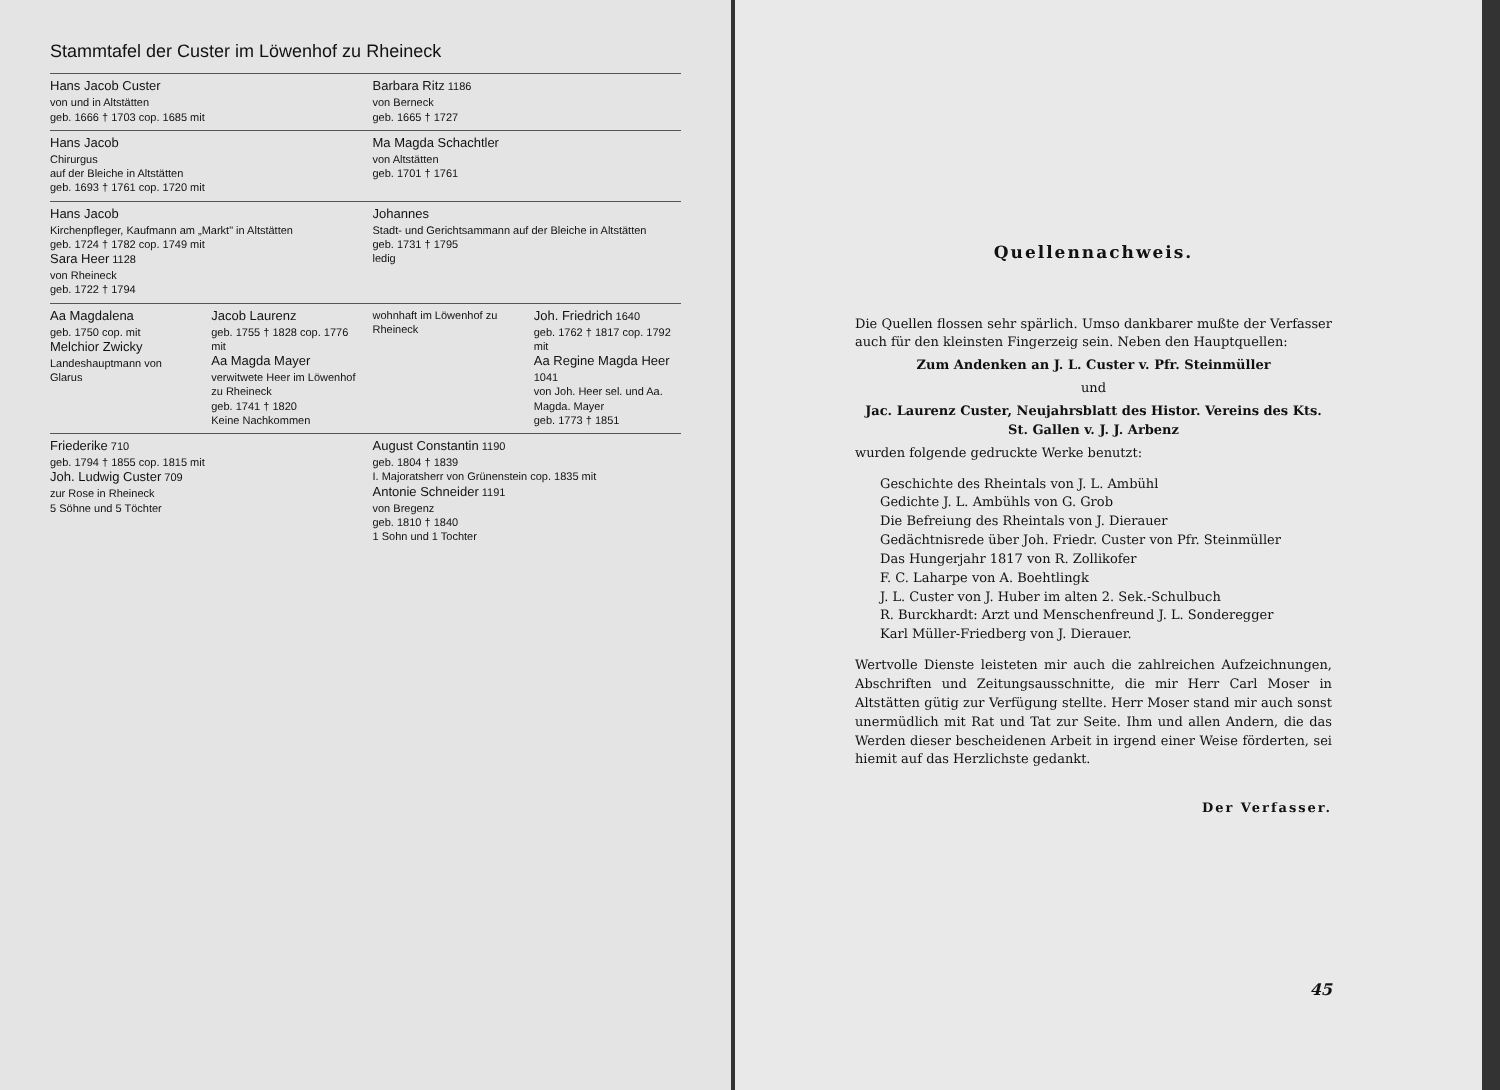Stammtafel der Custer im Löwenhof zu Rheineck
Hans Jacob Custer
von und in Altstätten
geb. 1666 † 1703 cop. 1685 mit
Barbara Ritz 1186
von Berneck
geb. 1665 † 1727
Hans Jacob
Chirurgus
auf der Bleiche in Altstätten
geb. 1693 † 1761 cop. 1720 mit
Ma Magda Schachtler
von Altstätten
geb. 1701 † 1761
Hans Jacob
Kirchenpfleger, Kaufmann am „Markt" in Altstätten
geb. 1724 † 1782 cop. 1749 mit
Sara Heer 1128
von Rheineck
geb. 1722 † 1794
Johannes
Stadt- und Gerichtsammann auf der Bleiche in Altstätten
geb. 1731 † 1795
ledig
Aa Magdalena
geb. 1750 cop. mit
Melchior Zwicky
Landeshauptmann von Glarus
Jacob Laurenz
geb. 1755 † 1828 cop. 1776 mit
Aa Magda Mayer
verwitwete Heer im Löwenhof zu Rheineck
geb. 1741 † 1820
Keine Nachkommen
wohnhaft im Löwenhof zu Rheineck
Joh. Friedrich 1640
geb. 1762 † 1817 cop. 1792 mit
Aa Regine Magda Heer 1041
von Joh. Heer sel. und Aa. Magda. Mayer
geb. 1773 † 1851
Friederike 710
geb. 1794 † 1855 cop. 1815 mit
Joh. Ludwig Custer 709
zur Rose in Rheineck
5 Söhne und 5 Töchter
August Constantin 1190
geb. 1804 † 1839
I. Majoratsherr von Grünenstein cop. 1835 mit
Antonie Schneider 1191
von Bregenz
geb. 1810 † 1840
1 Sohn und 1 Tochter
Quellennachweis.
Die Quellen flossen sehr spärlich. Umso dankbarer mußte der Verfasser auch für den kleinsten Fingerzeig sein. Neben den Hauptquellen:
Zum Andenken an J. L. Custer v. Pfr. Steinmüller
und
Jac. Laurenz Custer, Neujahrsblatt des Histor. Vereins des Kts. St. Gallen v. J. J. Arbenz
wurden folgende gedruckte Werke benutzt:
Geschichte des Rheintals von J. L. Ambühl
Gedichte J. L. Ambühls von G. Grob
Die Befreiung des Rheintals von J. Dierauer
Gedächtnisrede über Joh. Friedr. Custer von Pfr. Steinmüller
Das Hungerjahr 1817 von R. Zollikofer
F. C. Laharpe von A. Boehtlingk
J. L. Custer von J. Huber im alten 2. Sek.-Schulbuch
R. Burckhardt: Arzt und Menschenfreund J. L. Sonderegger
Karl Müller-Friedberg von J. Dierauer.
Wertvolle Dienste leisteten mir auch die zahlreichen Aufzeichnungen, Abschriften und Zeitungsausschnitte, die mir Herr Carl Moser in Altstätten gütig zur Verfügung stellte. Herr Moser stand mir auch sonst unermüdlich mit Rat und Tat zur Seite. Ihm und allen Andern, die das Werden dieser bescheidenen Arbeit in irgend einer Weise förderten, sei hiemit auf das Herzlichste gedankt.
Der Verfasser.
45